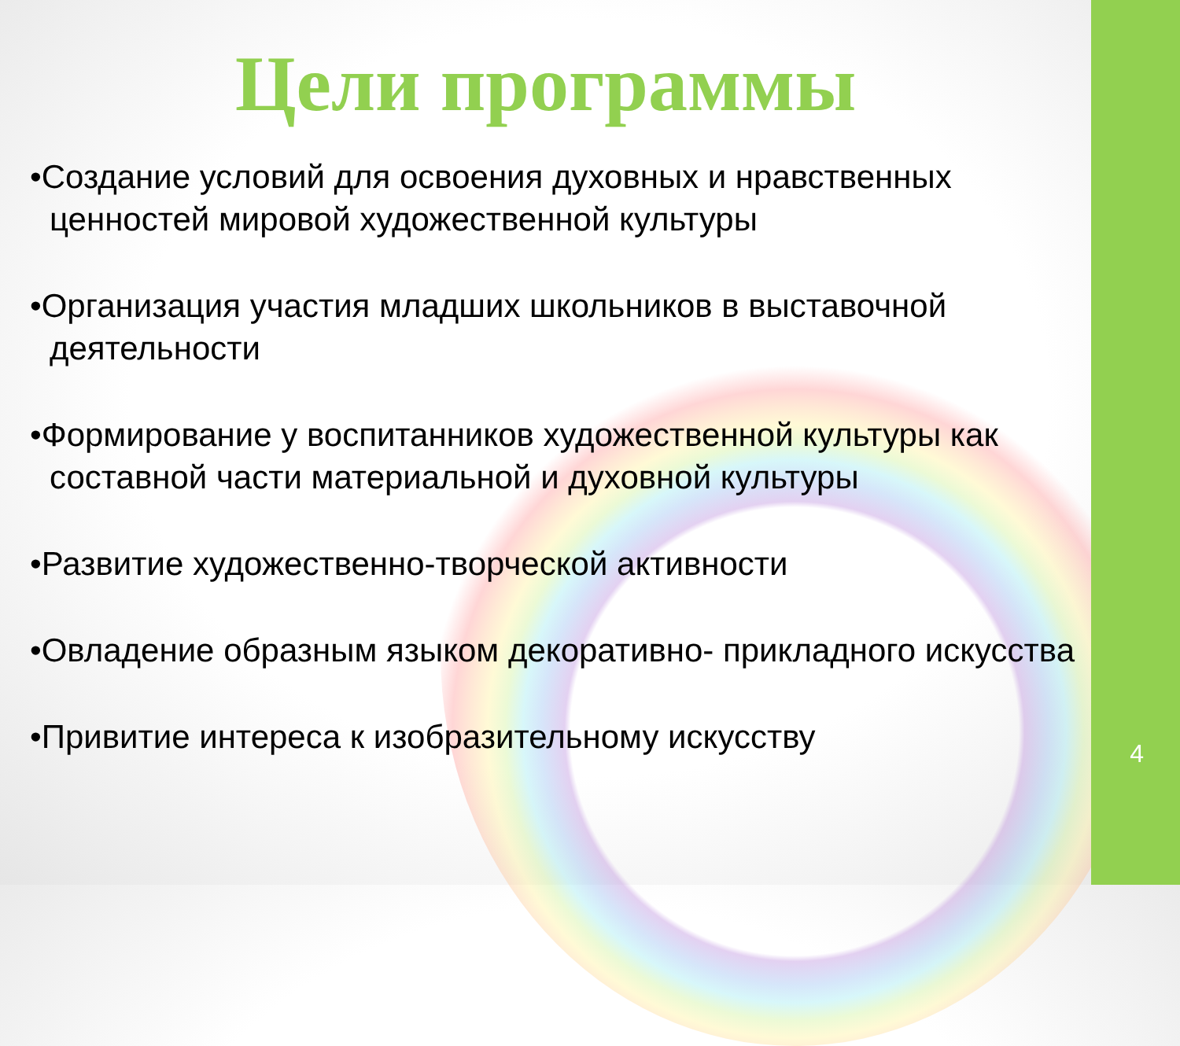Цели программы
•Создание условий для освоения духовных и нравственных ценностей мировой художественной культуры
•Организация участия младших школьников в выставочной деятельности
•Формирование у воспитанников художественной культуры как составной части материальной и духовной культуры
•Развитие художественно-творческой активности
•Овладение образным языком декоративно- прикладного искусства
•Привитие интереса к изобразительному искусству
4